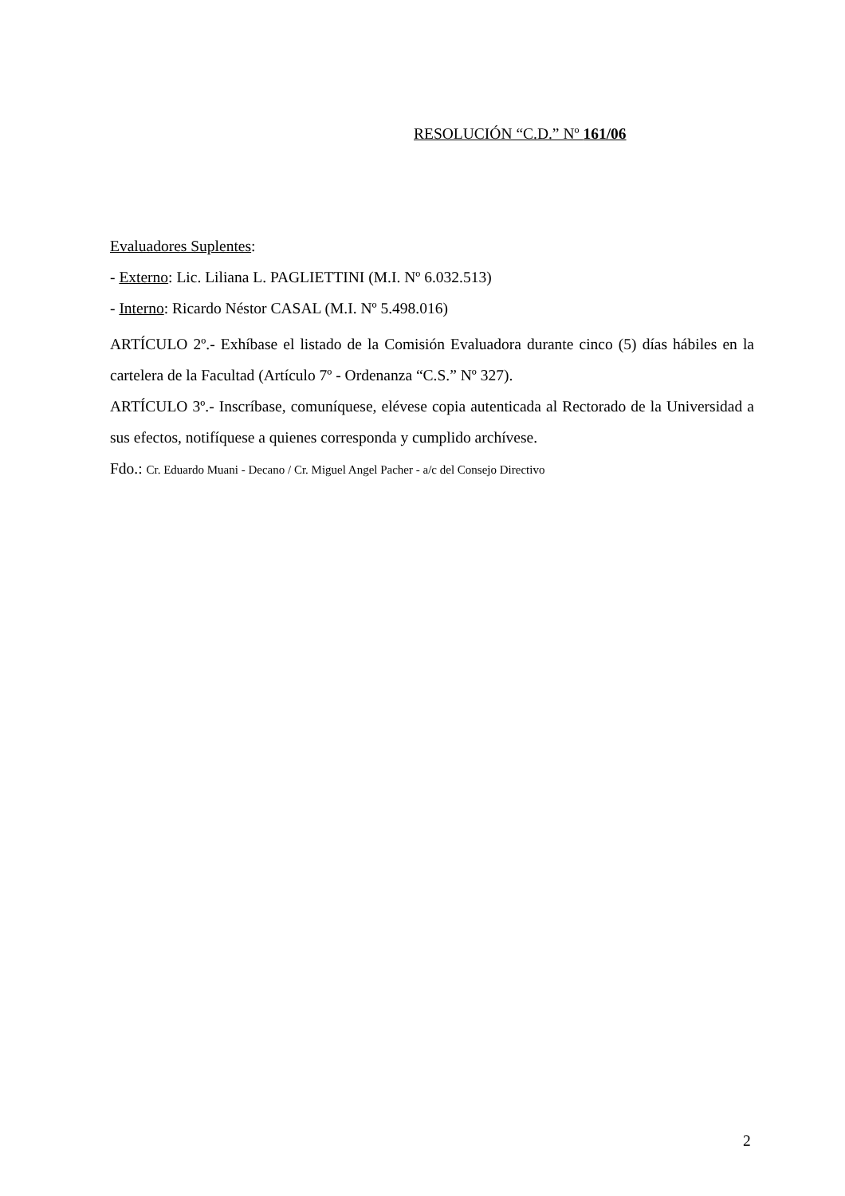RESOLUCIÓN “C.D.” Nº 161/06
Evaluadores Suplentes:
- Externo: Lic. Liliana L. PAGLIETTINI (M.I. Nº 6.032.513)
- Interno: Ricardo Néstor CASAL (M.I. Nº 5.498.016)
ARTÍCULO 2º.- Exhíbase el listado de la Comisión Evaluadora durante cinco (5) días hábiles en la cartelera de la Facultad (Artículo 7º - Ordenanza “C.S.” Nº 327).
ARTÍCULO 3º.- Inscríbase, comuníquese, elévese copia autenticada al Rectorado de la Universidad a sus efectos, notifíquese a quienes corresponda y cumplido archívese.
Fdo.: Cr. Eduardo Muani - Decano / Cr. Miguel Angel Pacher - a/c del Consejo Directivo
2